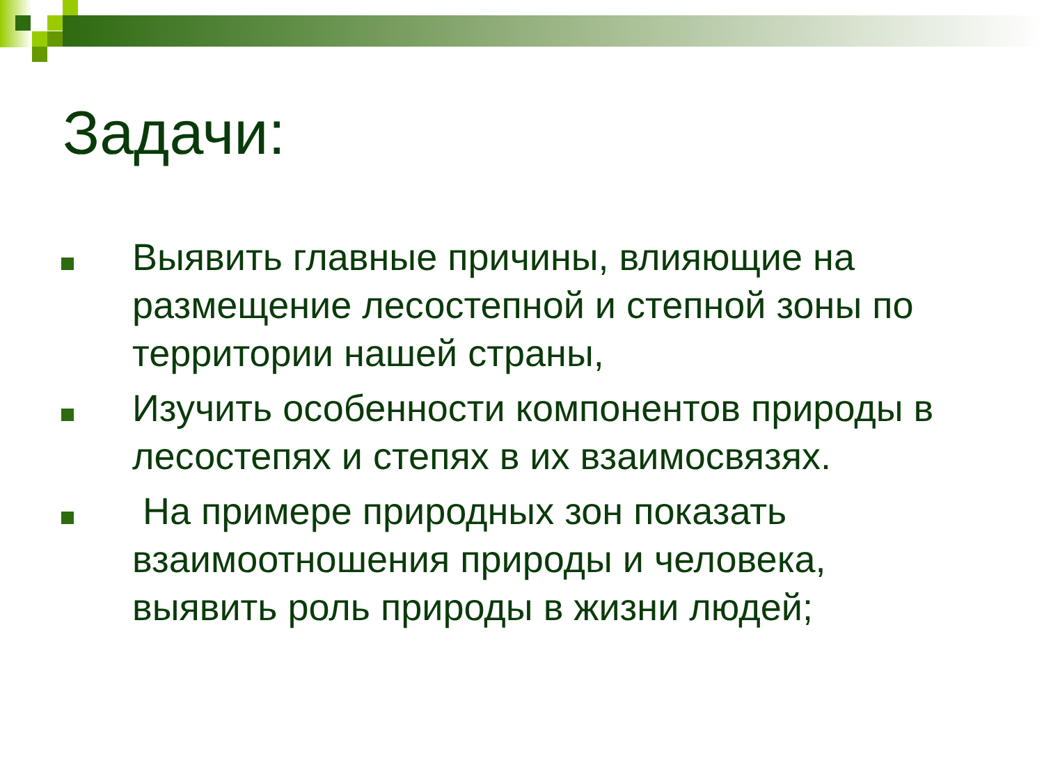Задачи:
Выявить главные причины, влияющие на размещение лесостепной и степной зоны по территории нашей страны,
Изучить особенности компонентов природы в лесостепях и степях в их взаимосвязях.
На примере природных зон показать взаимоотношения природы и человека, выявить роль природы в жизни людей;